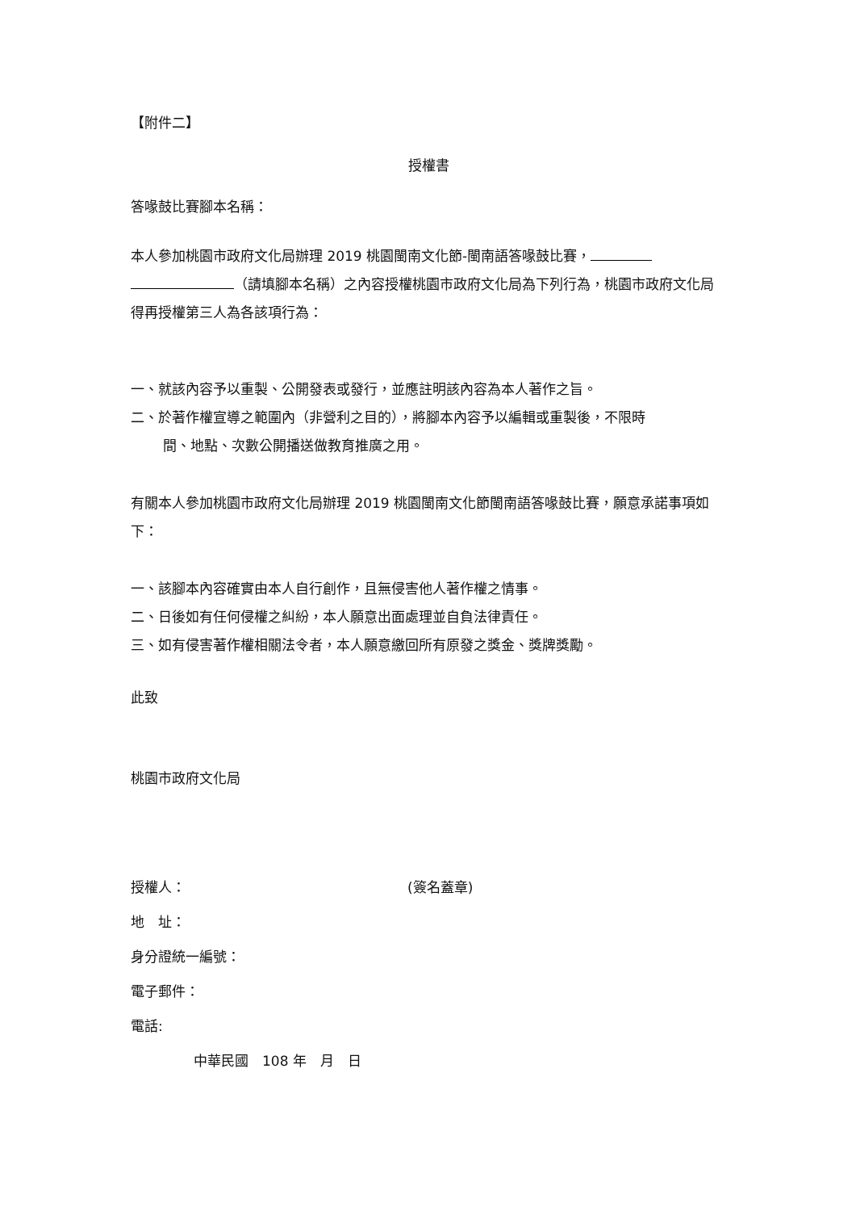【附件二】
授權書
答喙鼓比賽腳本名稱：
本人參加桃園市政府文化局辦理 2019 桃園閩南文化節-閩南語答喙鼓比賽，
（請填腳本名稱）之內容授權桃園市政府文化局為下列行為，桃園市政府文化局得再授權第三人為各該項行為：
一、就該內容予以重製、公開發表或發行，並應註明該內容為本人著作之旨。
二、於著作權宣導之範圍內（非營利之目的），將腳本內容予以編輯或重製後，不限時
間、地點、次數公開播送做教育推廣之用。
有關本人參加桃園市政府文化局辦理 2019 桃園閩南文化節閩南語答喙鼓比賽，願意承諾事項如下：
一、該腳本內容確實由本人自行創作，且無侵害他人著作權之情事。
二、日後如有任何侵權之糾紛，本人願意出面處理並自負法律責任。
三、如有侵害著作權相關法令者，本人願意繳回所有原發之獎金、獎牌獎勵。
此致
桃園市政府文化局
授權人： (簽名蓋章)
地　址：
身分證統一編號：
電子郵件：
電話:
中華民國　108 年　月　日